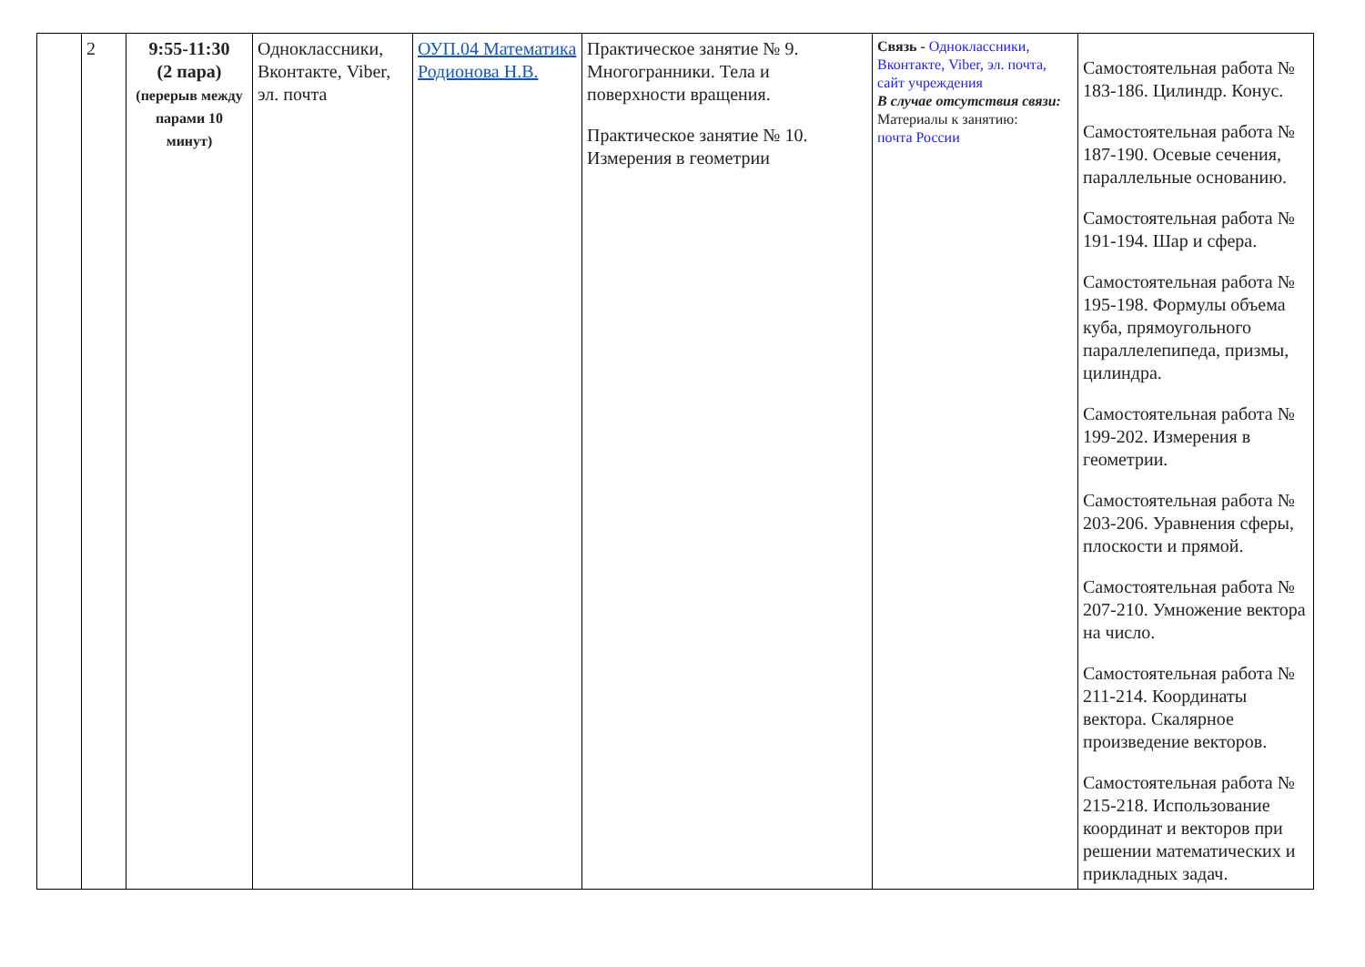| | 2 | 9:55-11:30 (2 пара) (перерыв между парами 10 минут) | Одноклассники, Вконтакте, Viber, эл. почта | ОУП.04 Математика Родионова Н.В. | Практическое занятие № 9. Многогранники. Тела и поверхности вращения. Практическое занятие № 10. Измерения в геометрии | Связь - Одноклассники, Вконтакте, Viber, эл. почта, сайт учреждения В случае отсутствия связи: Материалы к занятию: почта России | Самостоятельная работа № 183-186. Цилиндр. Конус. Самостоятельная работа № 187-190. Осевые сечения, параллельные основанию. Самостоятельная работа № 191-194. Шар и сфера. Самостоятельная работа № 195-198. Формулы объема куба, прямоугольного параллелепипеда, призмы, цилиндра. Самостоятельная работа № 199-202. Измерения в геометрии. Самостоятельная работа № 203-206. Уравнения сферы, плоскости и прямой. Самостоятельная работа № 207-210. Умножение вектора на число. Самостоятельная работа № 211-214. Координаты вектора. Скалярное произведение векторов. Самостоятельная работа № 215-218. Использование координат и векторов при решении математических и прикладных задач. |